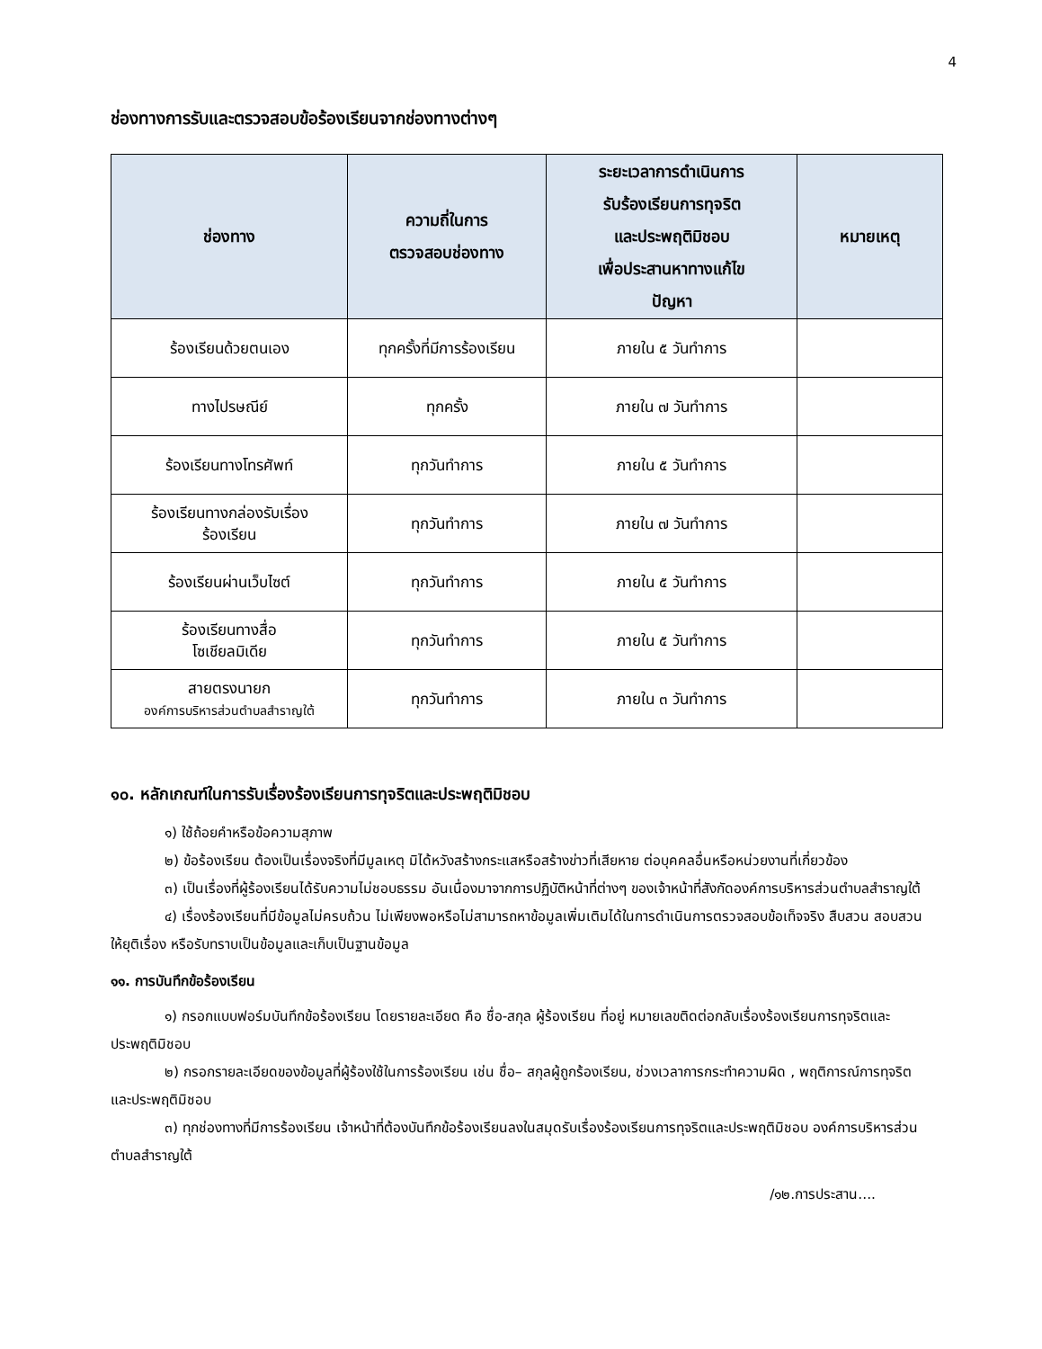4
ช่องทางการรับและตรวจสอบข้อร้องเรียนจากช่องทางต่างๆ
| ช่องทาง | ความถี่ในการ ตรวจสอบช่องทาง | ระยะเวลาการดำเนินการ รับร้องเรียนการทุจริต และประพฤติมิชอบ เพื่อประสานหาทางแก้ไข ปัญหา | หมายเหตุ |
| --- | --- | --- | --- |
| ร้องเรียนด้วยตนเอง | ทุกครั้งที่มีการร้องเรียน | ภายใน ๕ วันทำการ | |
| ทางไปรษณีย์ | ทุกครั้ง | ภายใน ๗ วันทำการ | |
| ร้องเรียนทางโทรศัพท์ | ทุกวันทำการ | ภายใน ๕ วันทำการ | |
| ร้องเรียนทางกล่องรับเรื่อง ร้องเรียน | ทุกวันทำการ | ภายใน ๗ วันทำการ | |
| ร้องเรียนผ่านเว็บไซต์ | ทุกวันทำการ | ภายใน ๕ วันทำการ | |
| ร้องเรียนทางสื่อ โซเชียลมิเดีย | ทุกวันทำการ | ภายใน ๕ วันทำการ | |
| สายตรงนายก องค์การบริหารส่วนตำบลสำราญใต้ | ทุกวันทำการ | ภายใน ๓ วันทำการ | |
๑๐. หลักเกณฑ์ในการรับเรื่องร้องเรียนการทุจริตและประพฤติมิชอบ
๑) ใช้ถ้อยคำหรือข้อความสุภาพ
๒) ข้อร้องเรียน ต้องเป็นเรื่องจริงที่มีมูลเหตุ มิได้หวังสร้างกระแสหรือสร้างข่าวที่เสียหาย ต่อบุคคลอื่นหรือหน่วยงานที่เกี่ยวข้อง
๓) เป็นเรื่องที่ผู้ร้องเรียนได้รับความไม่ชอบธรรม อันเนื่องมาจากการปฏิบัติหน้าที่ต่างๆ ของเจ้าหน้าที่สังกัดองค์การบริหารส่วนตำบลสำราญใต้
๔) เรื่องร้องเรียนที่มีข้อมูลไม่ครบถ้วน ไม่เพียงพอหรือไม่สามารถหาข้อมูลเพิ่มเติมได้ในการดำเนินการตรวจสอบข้อเท็จจริง สืบสวน สอบสวน ให้ยุติเรื่อง หรือรับทราบเป็นข้อมูลและเก็บเป็นฐานข้อมูล
๑๑. การบันทึกข้อร้องเรียน
๑) กรอกแบบฟอร์มบันทึกข้อร้องเรียน โดยรายละเอียด คือ ชื่อ-สกุล ผู้ร้องเรียน ที่อยู่ หมายเลขติดต่อกลับเรื่องร้องเรียนการทุจริตและประพฤติมิชอบ
๒) กรอกรายละเอียดของข้อมูลที่ผู้ร้องใช้ในการร้องเรียน เช่น ชื่อ– สกุลผู้ถูกร้องเรียน, ช่วงเวลาการกระทำความผิด , พฤติการณ์การทุจริตและประพฤติมิชอบ
๓) ทุกช่องทางที่มีการร้องเรียน เจ้าหน้าที่ต้องบันทึกข้อร้องเรียนลงในสมุดรับเรื่องร้องเรียนการทุจริตและประพฤติมิชอบ องค์การบริหารส่วนตำบลสำราญใต้
/๑๒.การประสาน....